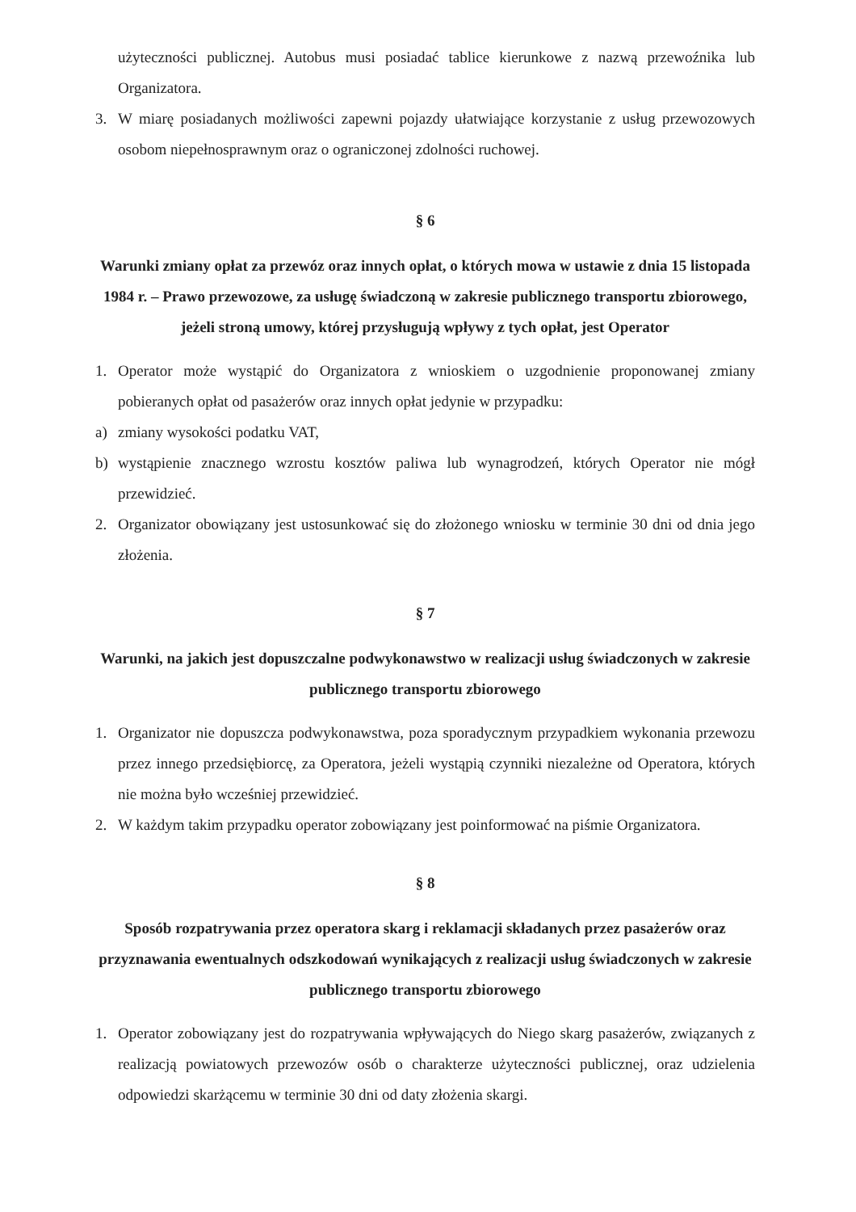użyteczności publicznej. Autobus musi posiadać tablice kierunkowe z nazwą przewoźnika lub Organizatora.
3. W miarę posiadanych możliwości zapewni pojazdy ułatwiające korzystanie z usług przewozowych osobom niepełnosprawnym oraz o ograniczonej zdolności ruchowej.
§ 6
Warunki zmiany opłat za przewóz oraz innych opłat, o których mowa w ustawie z dnia 15 listopada 1984 r. – Prawo przewozowe, za usługę świadczoną w zakresie publicznego transportu zbiorowego, jeżeli stroną umowy, której przysługują wpływy z tych opłat, jest Operator
1. Operator może wystąpić do Organizatora z wnioskiem o uzgodnienie proponowanej zmiany pobieranych opłat od pasażerów oraz innych opłat jedynie w przypadku:
a) zmiany wysokości podatku VAT,
b) wystąpienie znacznego wzrostu kosztów paliwa lub wynagrodzeń, których Operator nie mógł przewidzieć.
2. Organizator obowiązany jest ustosunkować się do złożonego wniosku w terminie 30 dni od dnia jego złożenia.
§ 7
Warunki, na jakich jest dopuszczalne podwykonawstwo w realizacji usług świadczonych w zakresie publicznego transportu zbiorowego
1. Organizator nie dopuszcza podwykonawstwa, poza sporadycznym przypadkiem wykonania przewozu przez innego przedsiębiorcę, za Operatora, jeżeli wystąpią czynniki niezależne od Operatora, których nie można było wcześniej przewidzieć.
2. W każdym takim przypadku operator zobowiązany jest poinformować na piśmie Organizatora.
§ 8
Sposób rozpatrywania przez operatora skarg i reklamacji składanych przez pasażerów oraz przyznawania ewentualnych odszkodowań wynikających z realizacji usług świadczonych w zakresie publicznego transportu zbiorowego
1. Operator zobowiązany jest do rozpatrywania wpływających do Niego skarg pasażerów, związanych z realizacją powiatowych przewozów osób o charakterze użyteczności publicznej, oraz udzielenia odpowiedzi skarżącemu w terminie 30 dni od daty złożenia skargi.